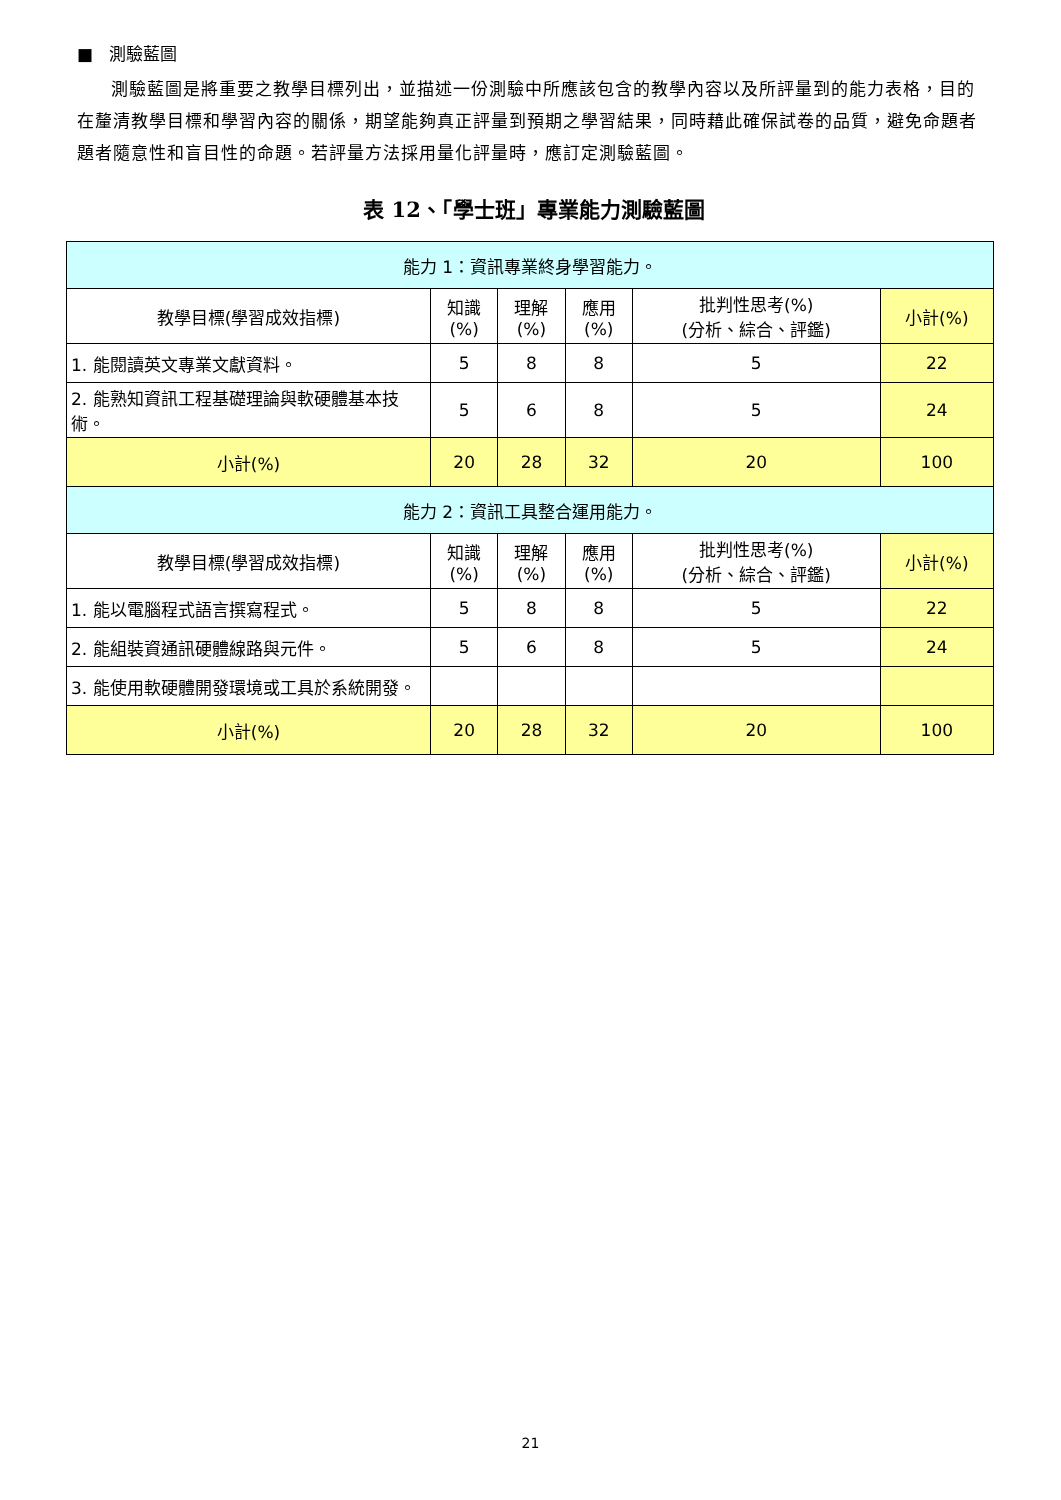■ 測驗藍圖
測驗藍圖是將重要之教學目標列出，並描述一份測驗中所應該包含的教學內容以及所評量到的能力表格，目的在釐清教學目標和學習內容的關係，期望能夠真正評量到預期之學習結果，同時藉此確保試卷的品質，避免命題者題者隨意性和盲目性的命題。若評量方法採用量化評量時，應訂定測驗藍圖。
表 12、「學士班」專業能力測驗藍圖
| 能力 1：資訊專業終身學習能力。 | | | | | |
| 教學目標(學習成效指標) | 知識 (%) | 理解 (%) | 應用 (%) | 批判性思考(%) (分析、綜合、評鑑) | 小計(%) |
| 1. 能閱讀英文專業文獻資料。 | 5 | 8 | 8 | 5 | 22 |
| 2. 能熟知資訊工程基礎理論與軟硬體基本技術。 | 5 | 6 | 8 | 5 | 24 |
| 小計(%) | 20 | 28 | 32 | 20 | 100 |
| 能力 2：資訊工具整合運用能力。 | | | | | |
| 教學目標(學習成效指標) | 知識 (%) | 理解 (%) | 應用 (%) | 批判性思考(%) (分析、綜合、評鑑) | 小計(%) |
| 1. 能以電腦程式語言撰寫程式。 | 5 | 8 | 8 | 5 | 22 |
| 2. 能組裝資通訊硬體線路與元件。 | 5 | 6 | 8 | 5 | 24 |
| 3. 能使用軟硬體開發環境或工具於系統開發。 | | | | | |
| 小計(%) | 20 | 28 | 32 | 20 | 100 |
21